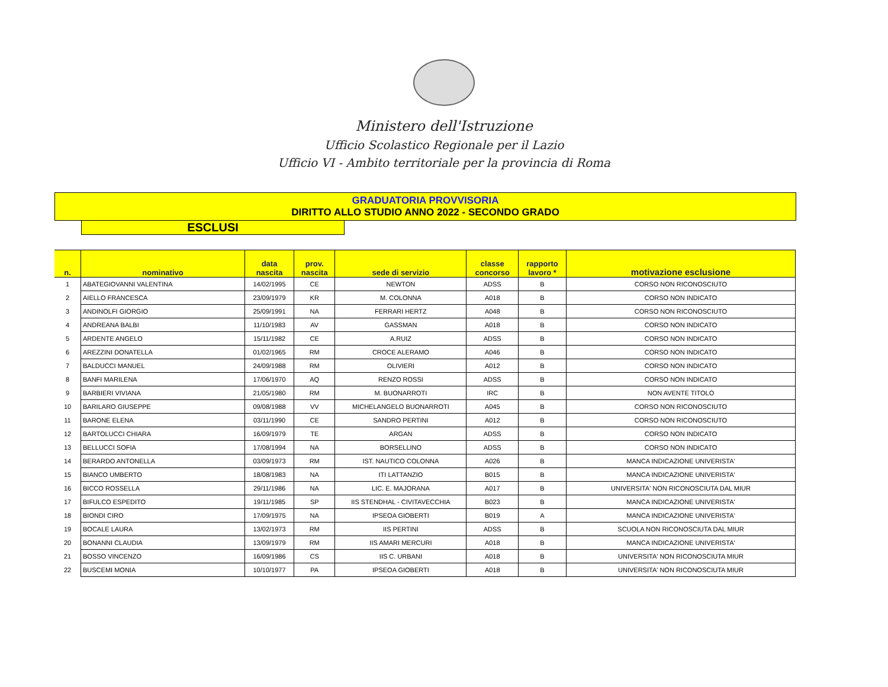Ministero dell'Istruzione
Ufficio Scolastico Regionale per il Lazio
Ufficio VI - Ambito territoriale per la provincia di Roma
GRADUATORIA PROVVISORIA
DIRITTO ALLO STUDIO ANNO 2022 - SECONDO GRADO
ESCLUSI
| n. | nominativo | data nascita | prov. nascita | sede di servizio | classe concorso | rapporto lavoro * | motivazione esclusione |
| --- | --- | --- | --- | --- | --- | --- | --- |
| 1 | ABATEGIOVANNI VALENTINA | 14/02/1995 | CE | NEWTON | ADSS | B | CORSO NON RICONOSCIUTO |
| 2 | AIELLO FRANCESCA | 23/09/1979 | KR | M. COLONNA | A018 | B | CORSO NON INDICATO |
| 3 | ANDINOLFI GIORGIO | 25/09/1991 | NA | FERRARI HERTZ | A048 | B | CORSO NON RICONOSCIUTO |
| 4 | ANDREANA BALBI | 11/10/1983 | AV | GASSMAN | A018 | B | CORSO NON INDICATO |
| 5 | ARDENTE ANGELO | 15/11/1982 | CE | A.RUIZ | ADSS | B | CORSO NON INDICATO |
| 6 | AREZZINI DONATELLA | 01/02/1965 | RM | CROCE ALERAMO | A046 | B | CORSO NON INDICATO |
| 7 | BALDUCCI MANUEL | 24/09/1988 | RM | OLIVIERI | A012 | B | CORSO NON INDICATO |
| 8 | BANFI MARILENA | 17/06/1970 | AQ | RENZO ROSSI | ADSS | B | CORSO NON INDICATO |
| 9 | BARBIERI VIVIANA | 21/05/1980 | RM | M. BUONARROTI | IRC | B | NON AVENTE TITOLO |
| 10 | BARILARO GIUSEPPE | 09/08/1988 | VV | MICHELANGELO BUONARROTI | A045 | B | CORSO NON RICONOSCIUTO |
| 11 | BARONE ELENA | 03/11/1990 | CE | SANDRO PERTINI | A012 | B | CORSO NON RICONOSCIUTO |
| 12 | BARTOLUCCI CHIARA | 16/09/1979 | TE | ARGAN | ADSS | B | CORSO NON INDICATO |
| 13 | BELLUCCI SOFIA | 17/08/1994 | NA | BORSELLINO | ADSS | B | CORSO NON INDICATO |
| 14 | BERARDO ANTONELLA | 03/09/1973 | RM | IST. NAUTICO COLONNA | A026 | B | MANCA INDICAZIONE UNIVERISTA' |
| 15 | BIANCO UMBERTO | 18/08/1983 | NA | ITI LATTANZIO | B015 | B | MANCA INDICAZIONE UNIVERISTA' |
| 16 | BICCO ROSSELLA | 29/11/1986 | NA | LIC. E. MAJORANA | A017 | B | UNIVERSITA' NON RICONOSCIUTA DAL MIUR |
| 17 | BIFULCO ESPEDITO | 19/11/1985 | SP | IIS STENDHAL - CIVITAVECCHIA | B023 | B | MANCA INDICAZIONE UNIVERISTA' |
| 18 | BIONDI CIRO | 17/09/1975 | NA | IPSEOA GIOBERTI | B019 | A | MANCA INDICAZIONE UNIVERISTA' |
| 19 | BOCALE LAURA | 13/02/1973 | RM | IIS PERTINI | ADSS | B | SCUOLA NON RICONOSCIUTA DAL MIUR |
| 20 | BONANNI CLAUDIA | 13/09/1979 | RM | IIS AMARI MERCURI | A018 | B | MANCA INDICAZIONE UNIVERISTA' |
| 21 | BOSSO VINCENZO | 16/09/1986 | CS | IIS C. URBANI | A018 | B | UNIVERSITA' NON RICONOSCIUTA MIUR |
| 22 | BUSCEMI MONIA | 10/10/1977 | PA | IPSEOA GIOBERTI | A018 | B | UNIVERSITA' NON RICONOSCIUTA MIUR |